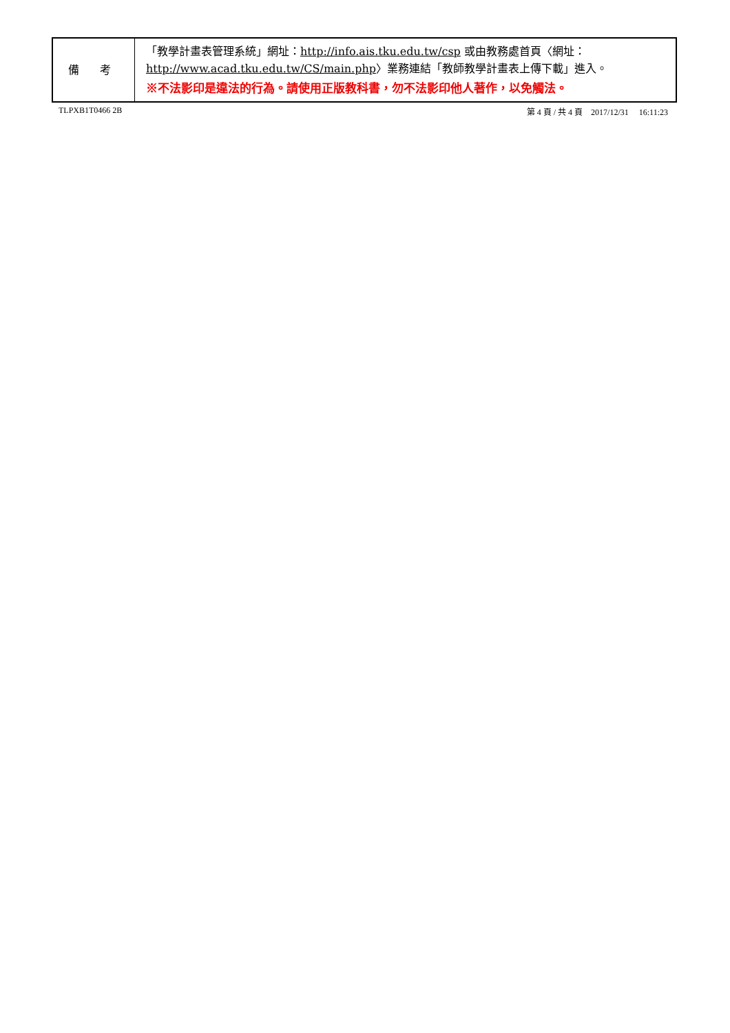| 備 考 | 「教學計畫表管理系統」網址： http://info.ais.tku.edu.tw/csp 或由教務處首頁〈網址： http://www.acad.tku.edu.tw/CS/main.php 〉業務連結「教師教學計畫表上傳下載」進入。 ※不法影印是違法的行為。請使用正版教科書，勿不法影印他人著作，以免觸法。 |
TLPXB1T0466 2B 第 4 頁 / 共 4 頁 2017/12/31 16:11:23